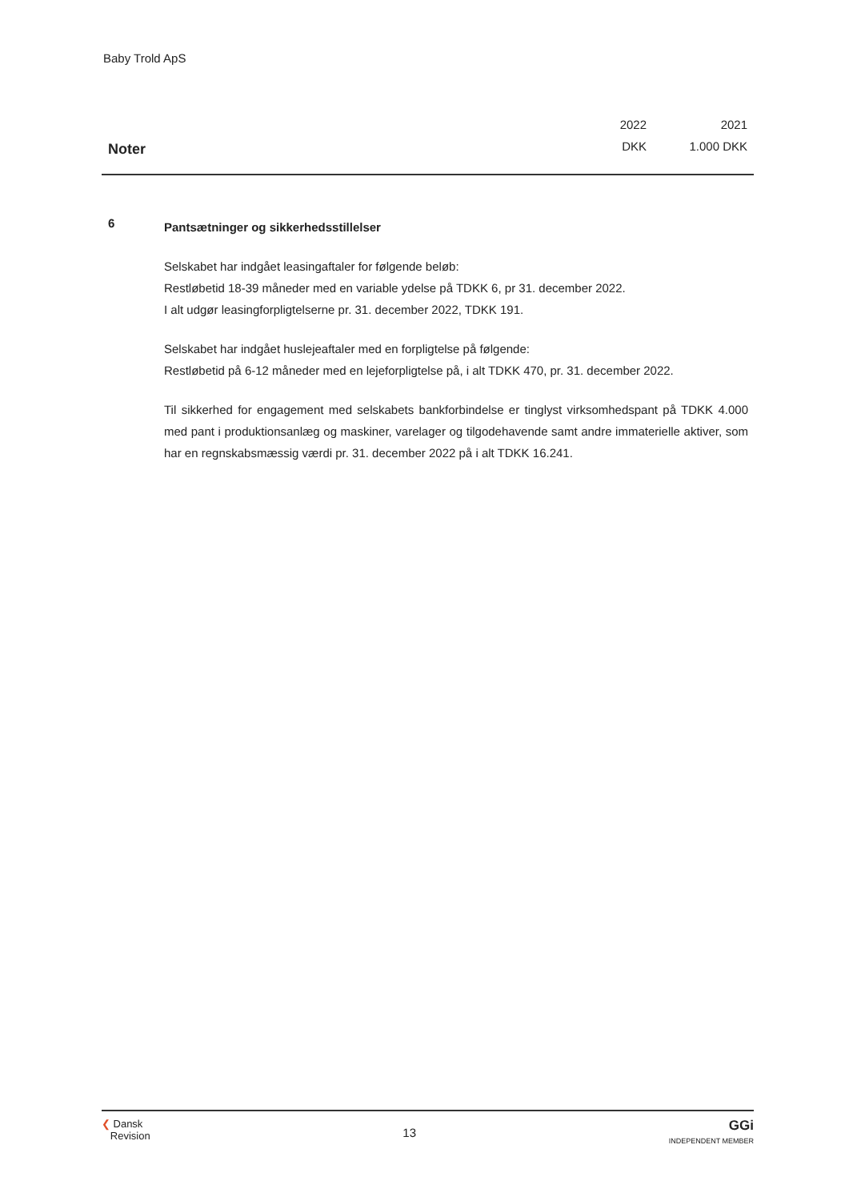Baby Trold ApS
| | 2022 | 2021 |
| Noter | DKK | 1.000 DKK |
6
Pantsætninger og sikkerhedsstillelser
Selskabet har indgået leasingaftaler for følgende beløb:
Restløbetid 18-39 måneder med en variable ydelse på TDKK 6, pr 31. december 2022.
I alt udgør leasingforpligtelserne pr. 31. december 2022, TDKK 191.
Selskabet har indgået huslejeaftaler med en forpligtelse på følgende:
Restløbetid på 6-12 måneder med en lejeforpligtelse på, i alt TDKK 470, pr. 31. december 2022.
Til sikkerhed for engagement med selskabets bankforbindelse er tinglyst virksomhedspant på TDKK 4.000 med pant i produktionsanlæg og maskiner, varelager og tilgodehavende samt andre immaterielle aktiver, som har en regnskabsmæssig værdi pr. 31. december 2022 på i alt TDKK 16.241.
❮ Dansk
Revision
13
GGi
INDEPENDENT MEMBER